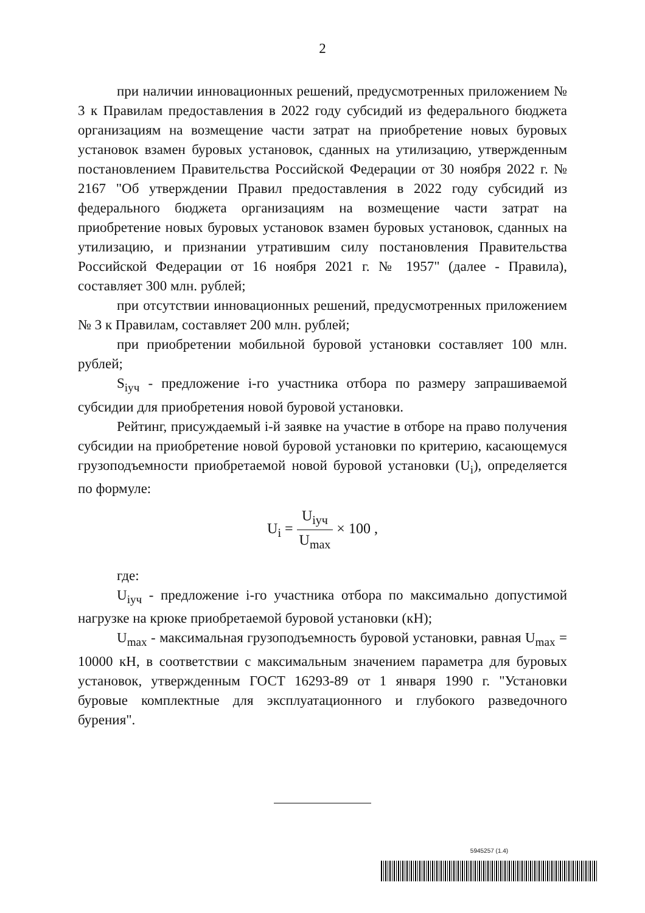2
при наличии инновационных решений, предусмотренных приложением № 3 к Правилам предоставления в 2022 году субсидий из федерального бюджета организациям на возмещение части затрат на приобретение новых буровых установок взамен буровых установок, сданных на утилизацию, утвержденным постановлением Правительства Российской Федерации от 30 ноября 2022 г. № 2167 "Об утверждении Правил предоставления в 2022 году субсидий из федерального бюджета организациям на возмещение части затрат на приобретение новых буровых установок взамен буровых установок, сданных на утилизацию, и признании утратившим силу постановления Правительства Российской Федерации от 16 ноября 2021 г. № 1957" (далее - Правила), составляет 300 млн. рублей;
при отсутствии инновационных решений, предусмотренных приложением № 3 к Правилам, составляет 200 млн. рублей;
при приобретении мобильной буровой установки составляет 100 млн. рублей;
S<sub>iуч</sub> - предложение i-го участника отбора по размеру запрашиваемой субсидии для приобретения новой буровой установки.
Рейтинг, присуждаемый i-й заявке на участие в отборе на право получения субсидии на приобретение новой буровой установки по критерию, касающемуся грузоподъемности приобретаемой новой буровой установки (U<sub>i</sub>), определяется по формуле:
U<sub>i</sub> = U<sub>iуч</sub> U<sub>max</sub> × 100 ,
где:
U<sub>iуч</sub> - предложение i-го участника отбора по максимально допустимой нагрузке на крюке приобретаемой буровой установки (кН);
U<sub>max</sub> - максимальная грузоподъемность буровой установки, равная U<sub>max</sub> = 10000 кН, в соответствии с максимальным значением параметра для буровых установок, утвержденным ГОСТ 16293-89 от 1 января 1990 г. "Установки буровые комплектные для эксплуатационного и глубокого разведочного бурения".
5945257 (1.4)